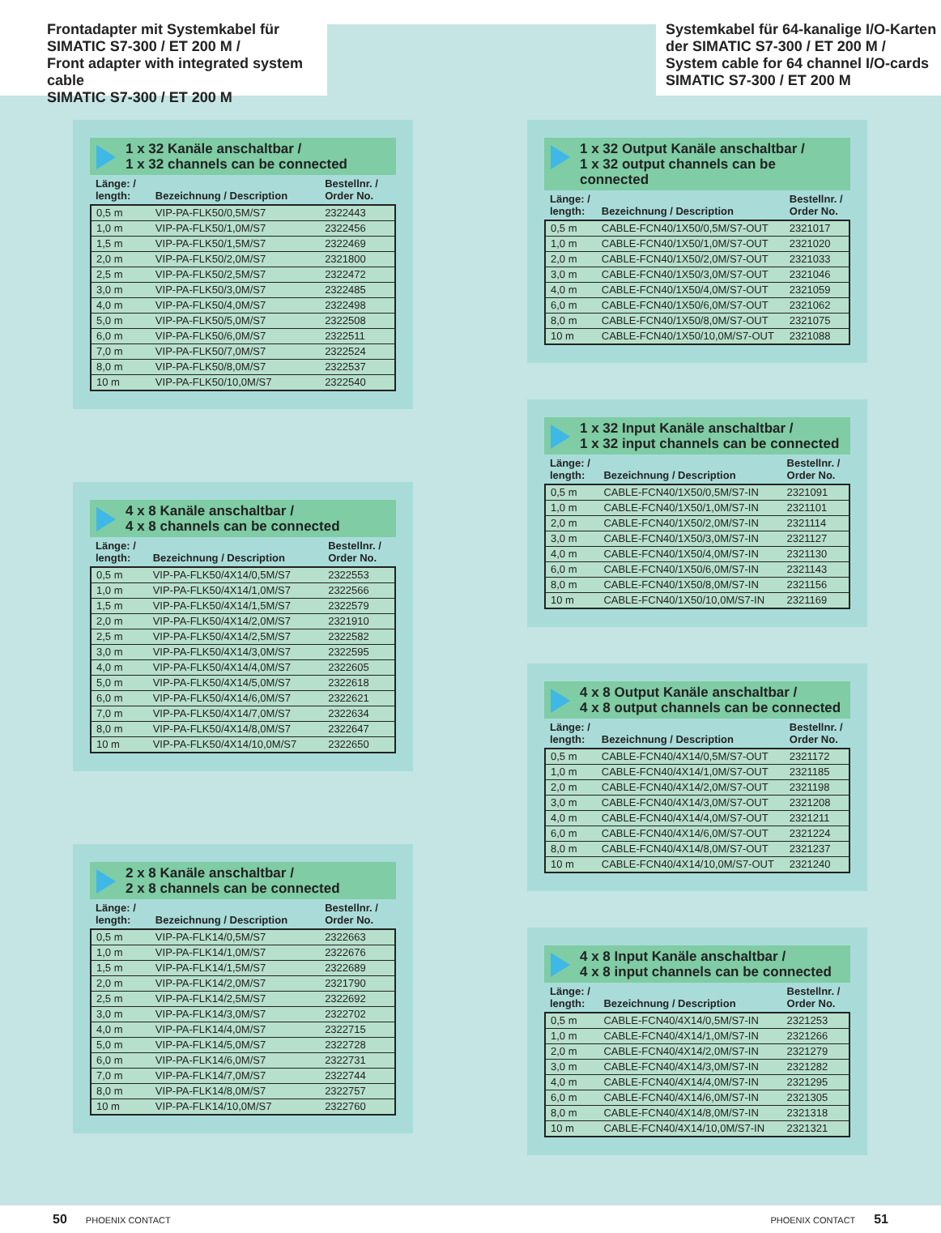Frontadapter mit Systemkabel für
SIMATIC S7-300 / ET 200 M /
Front adapter with integrated system cable
SIMATIC S7-300 / ET 200 M
Systemkabel für 64-kanalige I/O-Karten
der SIMATIC S7-300 / ET 200 M /
System cable for 64 channel I/O-cards
SIMATIC S7-300 / ET 200 M
1 x 32 Kanäle anschaltbar /
1 x 32 channels can be connected
| Länge: / length: | Bezeichnung / Description | Bestellnr. / Order No. |
| --- | --- | --- |
| 0,5 m | VIP-PA-FLK50/0,5M/S7 | 2322443 |
| 1,0 m | VIP-PA-FLK50/1,0M/S7 | 2322456 |
| 1,5 m | VIP-PA-FLK50/1,5M/S7 | 2322469 |
| 2,0 m | VIP-PA-FLK50/2,0M/S7 | 2321800 |
| 2,5 m | VIP-PA-FLK50/2,5M/S7 | 2322472 |
| 3,0 m | VIP-PA-FLK50/3,0M/S7 | 2322485 |
| 4,0 m | VIP-PA-FLK50/4,0M/S7 | 2322498 |
| 5,0 m | VIP-PA-FLK50/5,0M/S7 | 2322508 |
| 6,0 m | VIP-PA-FLK50/6,0M/S7 | 2322511 |
| 7,0 m | VIP-PA-FLK50/7,0M/S7 | 2322524 |
| 8,0 m | VIP-PA-FLK50/8,0M/S7 | 2322537 |
| 10 m | VIP-PA-FLK50/10,0M/S7 | 2322540 |
4 x 8 Kanäle anschaltbar /
4 x 8 channels can be connected
| Länge: / length: | Bezeichnung / Description | Bestellnr. / Order No. |
| --- | --- | --- |
| 0,5 m | VIP-PA-FLK50/4X14/0,5M/S7 | 2322553 |
| 1,0 m | VIP-PA-FLK50/4X14/1,0M/S7 | 2322566 |
| 1,5 m | VIP-PA-FLK50/4X14/1,5M/S7 | 2322579 |
| 2,0 m | VIP-PA-FLK50/4X14/2,0M/S7 | 2321910 |
| 2,5 m | VIP-PA-FLK50/4X14/2,5M/S7 | 2322582 |
| 3,0 m | VIP-PA-FLK50/4X14/3,0M/S7 | 2322595 |
| 4,0 m | VIP-PA-FLK50/4X14/4,0M/S7 | 2322605 |
| 5,0 m | VIP-PA-FLK50/4X14/5,0M/S7 | 2322618 |
| 6,0 m | VIP-PA-FLK50/4X14/6,0M/S7 | 2322621 |
| 7,0 m | VIP-PA-FLK50/4X14/7,0M/S7 | 2322634 |
| 8,0 m | VIP-PA-FLK50/4X14/8,0M/S7 | 2322647 |
| 10 m | VIP-PA-FLK50/4X14/10,0M/S7 | 2322650 |
2 x 8 Kanäle anschaltbar /
2 x 8 channels can be connected
| Länge: / length: | Bezeichnung / Description | Bestellnr. / Order No. |
| --- | --- | --- |
| 0,5 m | VIP-PA-FLK14/0,5M/S7 | 2322663 |
| 1,0 m | VIP-PA-FLK14/1,0M/S7 | 2322676 |
| 1,5 m | VIP-PA-FLK14/1,5M/S7 | 2322689 |
| 2,0 m | VIP-PA-FLK14/2,0M/S7 | 2321790 |
| 2,5 m | VIP-PA-FLK14/2,5M/S7 | 2322692 |
| 3,0 m | VIP-PA-FLK14/3,0M/S7 | 2322702 |
| 4,0 m | VIP-PA-FLK14/4,0M/S7 | 2322715 |
| 5,0 m | VIP-PA-FLK14/5,0M/S7 | 2322728 |
| 6,0 m | VIP-PA-FLK14/6,0M/S7 | 2322731 |
| 7,0 m | VIP-PA-FLK14/7,0M/S7 | 2322744 |
| 8,0 m | VIP-PA-FLK14/8,0M/S7 | 2322757 |
| 10 m | VIP-PA-FLK14/10,0M/S7 | 2322760 |
1 x 32 Output Kanäle anschaltbar /
1 x 32 output channels can be connected
| Länge: / length: | Bezeichnung / Description | Bestellnr. / Order No. |
| --- | --- | --- |
| 0,5 m | CABLE-FCN40/1X50/0,5M/S7-OUT | 2321017 |
| 1,0 m | CABLE-FCN40/1X50/1,0M/S7-OUT | 2321020 |
| 2,0 m | CABLE-FCN40/1X50/2,0M/S7-OUT | 2321033 |
| 3,0 m | CABLE-FCN40/1X50/3,0M/S7-OUT | 2321046 |
| 4,0 m | CABLE-FCN40/1X50/4,0M/S7-OUT | 2321059 |
| 6,0 m | CABLE-FCN40/1X50/6,0M/S7-OUT | 2321062 |
| 8,0 m | CABLE-FCN40/1X50/8,0M/S7-OUT | 2321075 |
| 10 m | CABLE-FCN40/1X50/10,0M/S7-OUT | 2321088 |
1 x 32 Input Kanäle anschaltbar /
1 x 32 input channels can be connected
| Länge: / length: | Bezeichnung / Description | Bestellnr. / Order No. |
| --- | --- | --- |
| 0,5 m | CABLE-FCN40/1X50/0,5M/S7-IN | 2321091 |
| 1,0 m | CABLE-FCN40/1X50/1,0M/S7-IN | 2321101 |
| 2,0 m | CABLE-FCN40/1X50/2,0M/S7-IN | 2321114 |
| 3,0 m | CABLE-FCN40/1X50/3,0M/S7-IN | 2321127 |
| 4,0 m | CABLE-FCN40/1X50/4,0M/S7-IN | 2321130 |
| 6,0 m | CABLE-FCN40/1X50/6,0M/S7-IN | 2321143 |
| 8,0 m | CABLE-FCN40/1X50/8,0M/S7-IN | 2321156 |
| 10 m | CABLE-FCN40/1X50/10,0M/S7-IN | 2321169 |
4 x 8 Output Kanäle anschaltbar /
4 x 8 output channels can be connected
| Länge: / length: | Bezeichnung / Description | Bestellnr. / Order No. |
| --- | --- | --- |
| 0,5 m | CABLE-FCN40/4X14/0,5M/S7-OUT | 2321172 |
| 1,0 m | CABLE-FCN40/4X14/1,0M/S7-OUT | 2321185 |
| 2,0 m | CABLE-FCN40/4X14/2,0M/S7-OUT | 2321198 |
| 3,0 m | CABLE-FCN40/4X14/3,0M/S7-OUT | 2321208 |
| 4,0 m | CABLE-FCN40/4X14/4,0M/S7-OUT | 2321211 |
| 6,0 m | CABLE-FCN40/4X14/6,0M/S7-OUT | 2321224 |
| 8,0 m | CABLE-FCN40/4X14/8,0M/S7-OUT | 2321237 |
| 10 m | CABLE-FCN40/4X14/10,0M/S7-OUT | 2321240 |
4 x 8 Input Kanäle anschaltbar /
4 x 8 input channels can be connected
| Länge: / length: | Bezeichnung / Description | Bestellnr. / Order No. |
| --- | --- | --- |
| 0,5 m | CABLE-FCN40/4X14/0,5M/S7-IN | 2321253 |
| 1,0 m | CABLE-FCN40/4X14/1,0M/S7-IN | 2321266 |
| 2,0 m | CABLE-FCN40/4X14/2,0M/S7-IN | 2321279 |
| 3,0 m | CABLE-FCN40/4X14/3,0M/S7-IN | 2321282 |
| 4,0 m | CABLE-FCN40/4X14/4,0M/S7-IN | 2321295 |
| 6,0 m | CABLE-FCN40/4X14/6,0M/S7-IN | 2321305 |
| 8,0 m | CABLE-FCN40/4X14/8,0M/S7-IN | 2321318 |
| 10 m | CABLE-FCN40/4X14/10,0M/S7-IN | 2321321 |
50 PHOENIX CONTACT PHOENIX CONTACT 51